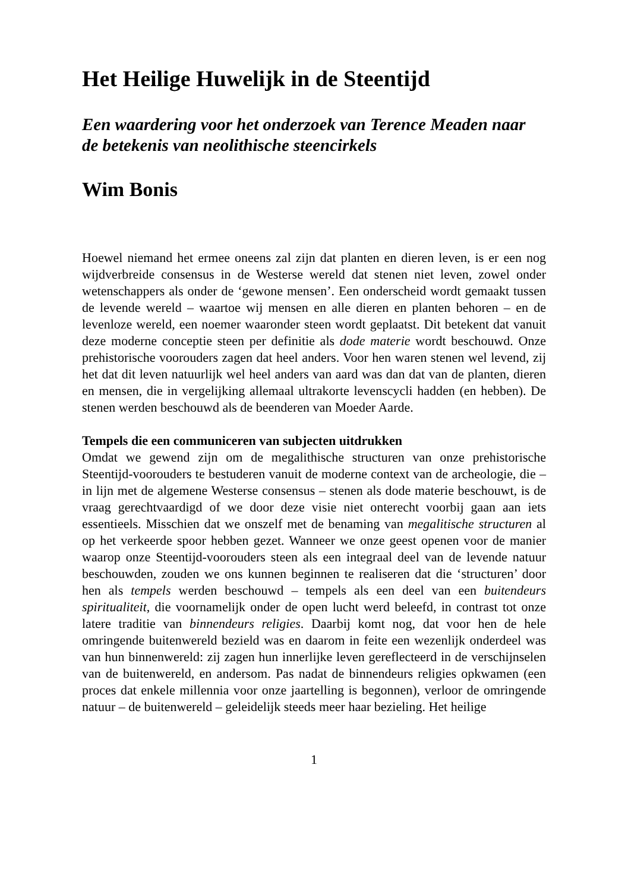Het Heilige Huwelijk in de Steentijd
Een waardering voor het onderzoek van Terence Meaden naar de betekenis van neolithische steencirkels
Wim Bonis
Hoewel niemand het ermee oneens zal zijn dat planten en dieren leven, is er een nog wijdverbreide consensus in de Westerse wereld dat stenen niet leven, zowel onder wetenschappers als onder de ‘gewone mensen’. Een onderscheid wordt gemaakt tussen de levende wereld – waartoe wij mensen en alle dieren en planten behoren – en de levenloze wereld, een noemer waaronder steen wordt geplaatst. Dit betekent dat vanuit deze moderne conceptie steen per definitie als dode materie wordt beschouwd. Onze prehistorische voorouders zagen dat heel anders. Voor hen waren stenen wel levend, zij het dat dit leven natuurlijk wel heel anders van aard was dan dat van de planten, dieren en mensen, die in vergelijking allemaal ultrakorte levenscycli hadden (en hebben). De stenen werden beschouwd als de beenderen van Moeder Aarde.
Tempels die een communiceren van subjecten uitdrukken
Omdat we gewend zijn om de megalithische structuren van onze prehistorische Steentijd-voorouders te bestuderen vanuit de moderne context van de archeologie, die – in lijn met de algemene Westerse consensus – stenen als dode materie beschouwt, is de vraag gerechtvaardigd of we door deze visie niet onterecht voorbij gaan aan iets essentieels. Misschien dat we onszelf met de benaming van megalitische structuren al op het verkeerde spoor hebben gezet. Wanneer we onze geest openen voor de manier waarop onze Steentijd-voorouders steen als een integraal deel van de levende natuur beschouwden, zouden we ons kunnen beginnen te realiseren dat die ‘structuren’ door hen als tempels werden beschouwd – tempels als een deel van een buitendeurs spiritualiteit, die voornamelijk onder de open lucht werd beleefd, in contrast tot onze latere traditie van binnendeurs religies. Daarbij komt nog, dat voor hen de hele omringende buitenwereld bezield was en daarom in feite een wezenlijk onderdeel was van hun binnenwereld: zij zagen hun innerlijke leven gereflecteerd in de verschijnselen van de buitenwereld, en andersom. Pas nadat de binnendeurs religies opkwamen (een proces dat enkele millennia voor onze jaartelling is begonnen), verloor de omringende natuur – de buitenwereld – geleidelijk steeds meer haar bezieling. Het heilige
1